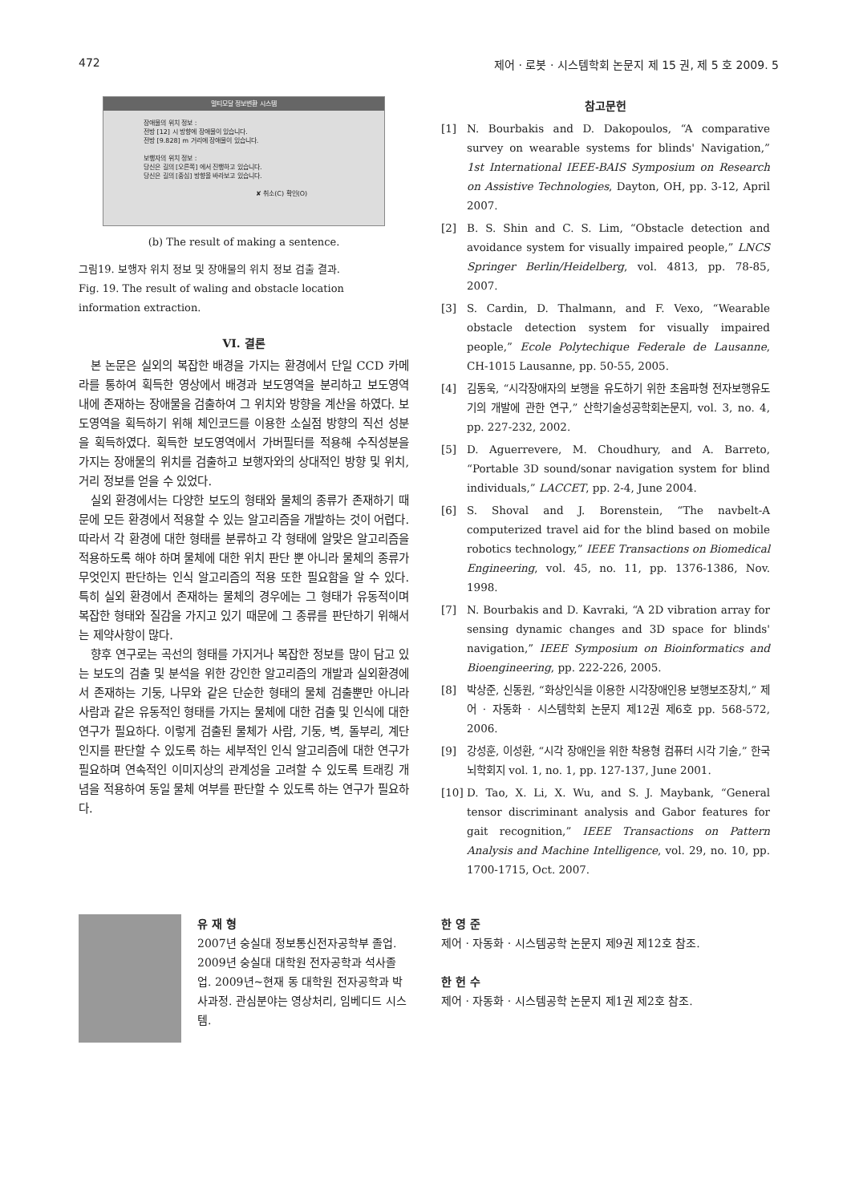472 제어 · 로봇 · 시스템학회 논문지 제 15 권, 제 5 호 2009. 5
멀티모달 정보변환 시스템
장애물의 위치 정보 :
전방 [12] 시 방향에 장애물이 있습니다.
전방 [9.828] m 거리에 장애물이 있습니다.
보행자의 위치 정보 :
당신은 길의 [오른쪽] 에서 진행하고 있습니다.
당신은 길의 [중심] 방향을 바라보고 있습니다.
✘ 취소(C) 확인(O)
(b) The result of making a sentence.
그림19. 보행자 위치 정보 및 장애물의 위치 정보 검출 결과.
Fig. 19. The result of waling and obstacle location information extraction.
VI. 결론
본 논문은 실외의 복잡한 배경을 가지는 환경에서 단일 CCD 카메라를 통하여 획득한 영상에서 배경과 보도영역을 분리하고 보도영역 내에 존재하는 장애물을 검출하여 그 위치와 방향을 계산을 하였다. 보도영역을 획득하기 위해 체인코드를 이용한 소실점 방향의 직선 성분을 획득하였다. 획득한 보도영역에서 가버필터를 적용해 수직성분을 가지는 장애물의 위치를 검출하고 보행자와의 상대적인 방향 및 위치, 거리 정보를 얻을 수 있었다.
실외 환경에서는 다양한 보도의 형태와 물체의 종류가 존재하기 때문에 모든 환경에서 적용할 수 있는 알고리즘을 개발하는 것이 어렵다. 따라서 각 환경에 대한 형태를 분류하고 각 형태에 알맞은 알고리즘을 적용하도록 해야 하며 물체에 대한 위치 판단 뿐 아니라 물체의 종류가 무엇인지 판단하는 인식 알고리즘의 적용 또한 필요함을 알 수 있다. 특히 실외 환경에서 존재하는 물체의 경우에는 그 형태가 유동적이며 복잡한 형태와 질감을 가지고 있기 때문에 그 종류를 판단하기 위해서는 제약사항이 많다.
향후 연구로는 곡선의 형태를 가지거나 복잡한 정보를 많이 담고 있는 보도의 검출 및 분석을 위한 강인한 알고리즘의 개발과 실외환경에서 존재하는 기둥, 나무와 같은 단순한 형태의 물체 검출뿐만 아니라 사람과 같은 유동적인 형태를 가지는 물체에 대한 검출 및 인식에 대한 연구가 필요하다. 이렇게 검출된 물체가 사람, 기둥, 벽, 돌부리, 계단 인지를 판단할 수 있도록 하는 세부적인 인식 알고리즘에 대한 연구가 필요하며 연속적인 이미지상의 관계성을 고려할 수 있도록 트래킹 개념을 적용하여 동일 물체 여부를 판단할 수 있도록 하는 연구가 필요하다.
참고문헌
[1] N. Bourbakis and D. Dakopoulos, “A comparative survey on wearable systems for blinds' Navigation,” 1st International IEEE-BAIS Symposium on Research on Assistive Technologies, Dayton, OH, pp. 3-12, April 2007.
[2] B. S. Shin and C. S. Lim, “Obstacle detection and avoidance system for visually impaired people,” LNCS Springer Berlin/Heidelberg, vol. 4813, pp. 78-85, 2007.
[3] S. Cardin, D. Thalmann, and F. Vexo, “Wearable obstacle detection system for visually impaired people,” Ecole Polytechique Federale de Lausanne, CH-1015 Lausanne, pp. 50-55, 2005.
[4] 김동욱, “시각장애자의 보행을 유도하기 위한 초음파형 전자보행유도기의 개발에 관한 연구,” 산학기술성공학회논문지, vol. 3, no. 4, pp. 227-232, 2002.
[5] D. Aguerrevere, M. Choudhury, and A. Barreto, “Portable 3D sound/sonar navigation system for blind individuals,” LACCET, pp. 2-4, June 2004.
[6] S. Shoval and J. Borenstein, “The navbelt-A computerized travel aid for the blind based on mobile robotics technology,” IEEE Transactions on Biomedical Engineering, vol. 45, no. 11, pp. 1376-1386, Nov. 1998.
[7] N. Bourbakis and D. Kavraki, “A 2D vibration array for sensing dynamic changes and 3D space for blinds' navigation,” IEEE Symposium on Bioinformatics and Bioengineering, pp. 222-226, 2005.
[8] 박상준, 신동원, “화상인식을 이용한 시각장애인용 보행보조장치,” 제어 · 자동화 · 시스템학회 논문지 제12권 제6호 pp. 568-572, 2006.
[9] 강성훈, 이성환, “시각 장애인을 위한 착용형 컴퓨터 시각 기술,” 한국뇌학회지 vol. 1, no. 1, pp. 127-137, June 2001.
[10] D. Tao, X. Li, X. Wu, and S. J. Maybank, “General tensor discriminant analysis and Gabor features for gait recognition,” IEEE Transactions on Pattern Analysis and Machine Intelligence, vol. 29, no. 10, pp. 1700-1715, Oct. 2007.
유 재 형
2007년 숭실대 정보통신전자공학부 졸업. 2009년 숭실대 대학원 전자공학과 석사졸업. 2009년~현재 동 대학원 전자공학과 박사과정. 관심분야는 영상처리, 임베디드 시스템.
한 영 준
제어 · 자동화 · 시스템공학 논문지 제9권 제12호 참조.
한 헌 수
제어 · 자동화 · 시스템공학 논문지 제1권 제2호 참조.